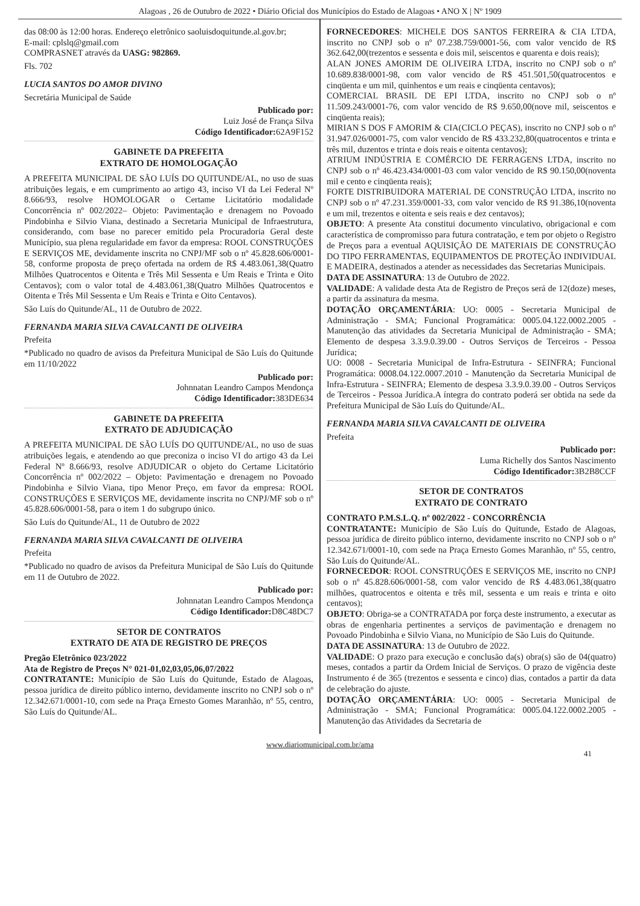Alagoas , 26 de Outubro de 2022 • Diário Oficial dos Municípios do Estado de Alagoas • ANO X | Nº 1909
das 08:00 às 12:00 horas. Endereço eletrônico saoluisdoquitunde.al.gov.br;
E-mail: cplslq@gmail.com
COMPRASNET através da UASG: 982869.
Fls. 702
LUCIA SANTOS DO AMOR DIVINO
Secretária Municipal de Saúde
Publicado por:
Luiz José de França Silva
Código Identificador: 62A9F152
GABINETE DA PREFEITA
EXTRATO DE HOMOLOGAÇÃO
A PREFEITA MUNICIPAL DE SÃO LUÍS DO QUITUNDE/AL, no uso de suas atribuições legais, e em cumprimento ao artigo 43, inciso VI da Lei Federal Nº 8.666/93, resolve HOMOLOGAR o Certame Licitatório modalidade Concorrência nº 002/2022– Objeto: Pavimentação e drenagem no Povoado Pindobinha e Silvio Viana, destinado a Secretaria Municipal de Infraestrutura, considerando, com base no parecer emitido pela Procuradoria Geral deste Município, sua plena regularidade em favor da empresa: ROOL CONSTRUÇÕES E SERVIÇOS ME, devidamente inscrita no CNPJ/MF sob o nº 45.828.606/0001-58, conforme proposta de preço ofertada na ordem de R$ 4.483.061,38(Quatro Milhões Quatrocentos e Oitenta e Três Mil Sessenta e Um Reais e Trinta e Oito Centavos); com o valor total de 4.483.061,38(Quatro Milhões Quatrocentos e Oitenta e Três Mil Sessenta e Um Reais e Trinta e Oito Centavos).
São Luís do Quitunde/AL, 11 de Outubro de 2022.
FERNANDA MARIA SILVA CAVALCANTI DE OLIVEIRA
Prefeita
*Publicado no quadro de avisos da Prefeitura Municipal de São Luís do Quitunde em 11/10/2022
Publicado por:
Johnnatan Leandro Campos Mendonça
Código Identificador: 383DE634
GABINETE DA PREFEITA
EXTRATO DE ADJUDICAÇÃO
A PREFEITA MUNICIPAL DE SÃO LUÍS DO QUITUNDE/AL, no uso de suas atribuições legais, e atendendo ao que preconiza o inciso VI do artigo 43 da Lei Federal Nº 8.666/93, resolve ADJUDICAR o objeto do Certame Licitatório Concorrência nº 002/2022 – Objeto: Pavimentação e drenagem no Povoado Pindobinha e Silvio Viana, tipo Menor Preço, em favor da empresa: ROOL CONSTRUÇÕES E SERVIÇOS ME, devidamente inscrita no CNPJ/MF sob o nº 45.828.606/0001-58, para o item 1 do subgrupo único.
São Luís do Quitunde/AL, 11 de Outubro de 2022
FERNANDA MARIA SILVA CAVALCANTI DE OLIVEIRA
Prefeita
*Publicado no quadro de avisos da Prefeitura Municipal de São Luís do Quitunde em 11 de Outubro de 2022.
Publicado por:
Johnnatan Leandro Campos Mendonça
Código Identificador: D8C48DC7
SETOR DE CONTRATOS
EXTRATO DE ATA DE REGISTRO DE PREÇOS
Pregão Eletrônico 023/2022
Ata de Registro de Preços N° 021-01,02,03,05,06,07/2022
CONTRATANTE: Município de São Luís do Quitunde, Estado de Alagoas, pessoa jurídica de direito público interno, devidamente inscrito no CNPJ sob o nº 12.342.671/0001-10, com sede na Praça Ernesto Gomes Maranhão, nº 55, centro, São Luís do Quitunde/AL.
FORNECEDORES: MICHELE DOS SANTOS FERREIRA & CIA LTDA, inscrito no CNPJ sob o nº 07.238.759/0001-56, com valor vencido de R$ 362.642,00(trezentos e sessenta e dois mil, seiscentos e quarenta e dois reais);
ALAN JONES AMORIM DE OLIVEIRA LTDA, inscrito no CNPJ sob o nº 10.689.838/0001-98, com valor vencido de R$ 451.501,50(quatrocentos e cinqüenta e um mil, quinhentos e um reais e cinqüenta centavos);
COMERCIAL BRASIL DE EPI LTDA, inscrito no CNPJ sob o nº 11.509.243/0001-76, com valor vencido de R$ 9.650,00(nove mil, seiscentos e cinqüenta reais);
MIRIAN S DOS F AMORIM & CIA(CICLO PEÇAS), inscrito no CNPJ sob o nº 31.947.026/0001-75, com valor vencido de R$ 433.232,80(quatrocentos e trinta e três mil, duzentos e trinta e dois reais e oitenta centavos);
ATRIUM INDÚSTRIA E COMÉRCIO DE FERRAGENS LTDA, inscrito no CNPJ sob o nº 46.423.434/0001-03 com valor vencido de R$ 90.150,00(noventa mil e cento e cinqüenta reais);
FORTE DISTRIBUIDORA MATERIAL DE CONSTRUÇÃO LTDA, inscrito no CNPJ sob o nº 47.231.359/0001-33, com valor vencido de R$ 91.386,10(noventa e um mil, trezentos e oitenta e seis reais e dez centavos);
OBJETO: A presente Ata constitui documento vinculativo, obrigacional e com característica de compromisso para futura contratação, e tem por objeto o Registro de Preços para a eventual AQUISIÇÃO DE MATERIAIS DE CONSTRUÇÃO DO TIPO FERRAMENTAS, EQUIPAMENTOS DE PROTEÇÃO INDIVIDUAL E MADEIRA, destinados a atender as necessidades das Secretarias Municipais.
DATA DE ASSINATURA: 13 de Outubro de 2022.
VALIDADE: A validade desta Ata de Registro de Preços será de 12(doze) meses, a partir da assinatura da mesma.
DOTAÇÃO ORÇAMENTÁRIA: UO: 0005 - Secretaria Municipal de Administração - SMA; Funcional Programática: 0005.04.122.0002.2005 - Manutenção das atividades da Secretaria Municipal de Administração - SMA; Elemento de despesa 3.3.9.0.39.00 - Outros Serviços de Terceiros - Pessoa Jurídica;
UO: 0008 - Secretaria Municipal de Infra-Estrutura - SEINFRA; Funcional Programática: 0008.04.122.0007.2010 - Manutenção da Secretaria Municipal de Infra-Estrutura - SEINFRA; Elemento de despesa 3.3.9.0.39.00 - Outros Serviços de Terceiros - Pessoa Jurídica.A íntegra do contrato poderá ser obtida na sede da Prefeitura Municipal de São Luís do Quitunde/AL.
FERNANDA MARIA SILVA CAVALCANTI DE OLIVEIRA
Prefeita
Publicado por:
Luma Richelly dos Santos Nascimento
Código Identificador: 3B2B8CCF
SETOR DE CONTRATOS
EXTRATO DE CONTRATO
CONTRATO P.M.S.L.Q. nº 002/2022 - CONCORRÊNCIA
CONTRATANTE: Município de São Luís do Quitunde, Estado de Alagoas, pessoa jurídica de direito público interno, devidamente inscrito no CNPJ sob o nº 12.342.671/0001-10, com sede na Praça Ernesto Gomes Maranhão, nº 55, centro, São Luís do Quitunde/AL.
FORNECEDOR: ROOL CONSTRUÇÕES E SERVIÇOS ME, inscrito no CNPJ sob o nº 45.828.606/0001-58, com valor vencido de R$ 4.483.061,38(quatro milhões, quatrocentos e oitenta e três mil, sessenta e um reais e trinta e oito centavos);
OBJETO: Obriga-se a CONTRATADA por força deste instrumento, a executar as obras de engenharia pertinentes a serviços de pavimentação e drenagem no Povoado Pindobinha e Silvio Viana, no Município de São Luis do Quitunde.
DATA DE ASSINATURA: 13 de Outubro de 2022.
VALIDADE: O prazo para execução e conclusão da(s) obra(s) são de 04(quatro) meses, contados a partir da Ordem Inicial de Serviços. O prazo de vigência deste Instrumento é de 365 (trezentos e sessenta e cinco) dias, contados a partir da data de celebração do ajuste.
DOTAÇÃO ORÇAMENTÁRIA: UO: 0005 - Secretaria Municipal de Administração - SMA; Funcional Programática: 0005.04.122.0002.2005 - Manutenção das Atividades da Secretaria de
www.diariomunicipal.com.br/ama
41